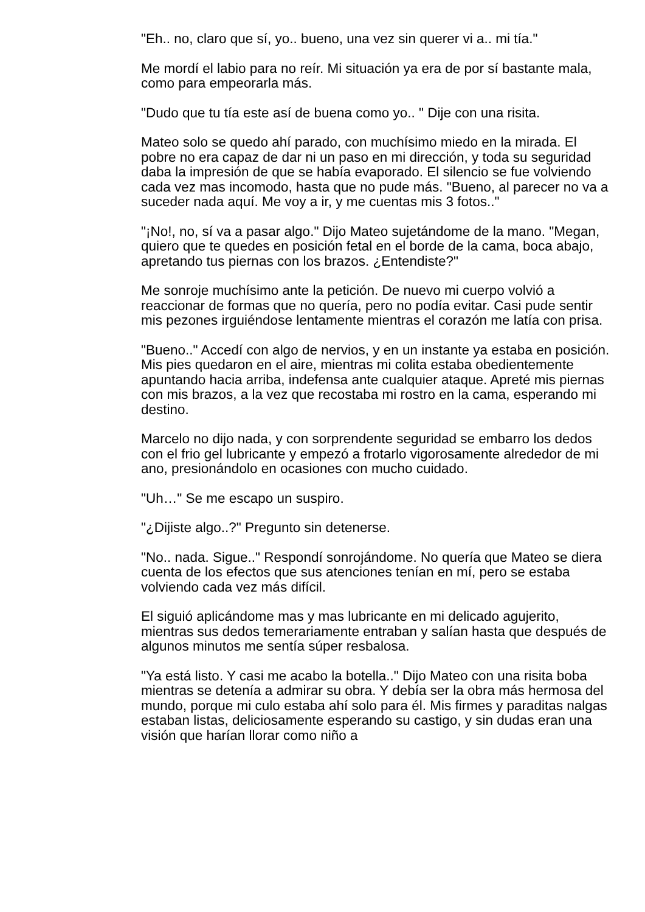"Eh.. no, claro que sí, yo.. bueno, una vez sin querer vi a.. mi tía."
Me mordí el labio para no reír. Mi situación ya era de por sí bastante mala, como para empeorarla más.
"Dudo que tu tía este así de buena como yo.. " Dije con una risita.
Mateo solo se quedo ahí parado, con muchísimo miedo en la mirada. El pobre no era capaz de dar ni un paso en mi dirección, y toda su seguridad daba la impresión de que se había evaporado. El silencio se fue volviendo cada vez mas incomodo, hasta que no pude más. "Bueno, al parecer no va a suceder nada aquí. Me voy a ir, y me cuentas mis 3 fotos.."
"¡No!, no, sí va a pasar algo." Dijo Mateo sujetándome de la mano. "Megan, quiero que te quedes en posición fetal en el borde de la cama, boca abajo, apretando tus piernas con los brazos. ¿Entendiste?"
Me sonroje muchísimo ante la petición. De nuevo mi cuerpo volvió a reaccionar de formas que no quería, pero no podía evitar. Casi pude sentir mis pezones irguiéndose lentamente mientras el corazón me latía con prisa.
"Bueno.." Accedí con algo de nervios, y en un instante ya estaba en posición. Mis pies quedaron en el aire, mientras mi colita estaba obedientemente apuntando hacia arriba, indefensa ante cualquier ataque. Apreté mis piernas con mis brazos, a la vez que recostaba mi rostro en la cama, esperando mi destino.
Marcelo no dijo nada, y con sorprendente seguridad se embarro los dedos con el frio gel lubricante y empezó a frotarlo vigorosamente alrededor de mi ano, presionándolo en ocasiones con mucho cuidado.
"Uh…" Se me escapo un suspiro.
"¿Dijiste algo..?" Pregunto sin detenerse.
"No.. nada. Sigue.." Respondí sonrojándome. No quería que Mateo se diera cuenta de los efectos que sus atenciones tenían en mí, pero se estaba volviendo cada vez más difícil.
El siguió aplicándome mas y mas lubricante en mi delicado agujerito, mientras sus dedos temerariamente entraban y salían hasta que después de algunos minutos me sentía súper resbalosa.
"Ya está listo. Y casi me acabo la botella.." Dijo Mateo con una risita boba mientras se detenía a admirar su obra. Y debía ser la obra más hermosa del mundo, porque mi culo estaba ahí solo para él. Mis firmes y paraditas nalgas estaban listas, deliciosamente esperando su castigo, y sin dudas eran una visión que harían llorar como niño a